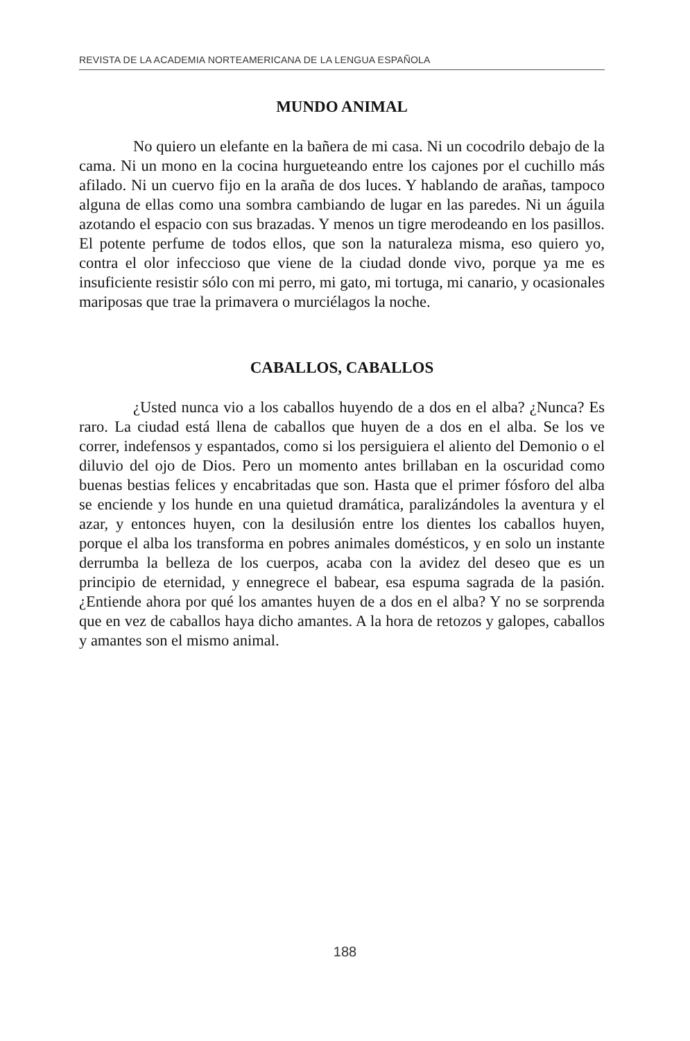REVISTA DE LA ACADEMIA NORTEAMERICANA DE LA LENGUA ESPAÑOLA
MUNDO ANIMAL
No quiero un elefante en la bañera de mi casa. Ni un cocodrilo debajo de la cama. Ni un mono en la cocina hurgueteando entre los cajones por el cuchillo más afilado. Ni un cuervo fijo en la araña de dos luces. Y hablando de arañas, tampoco alguna de ellas como una sombra cambiando de lugar en las paredes. Ni un águila azotando el espacio con sus brazadas. Y menos un tigre merodeando en los pasillos. El potente perfume de todos ellos, que son la naturaleza misma, eso quiero yo, contra el olor infeccioso que viene de la ciudad donde vivo, porque ya me es insuficiente resistir sólo con mi perro, mi gato, mi tortuga, mi canario, y ocasionales mariposas que trae la primavera o murciélagos la noche.
CABALLOS, CABALLOS
¿Usted nunca vio a los caballos huyendo de a dos en el alba? ¿Nunca? Es raro. La ciudad está llena de caballos que huyen de a dos en el alba. Se los ve correr, indefensos y espantados, como si los persiguiera el aliento del Demonio o el diluvio del ojo de Dios. Pero un momento antes brillaban en la oscuridad como buenas bestias felices y encabritadas que son. Hasta que el primer fósforo del alba se enciende y los hunde en una quietud dramática, paralizándoles la aventura y el azar, y entonces huyen, con la desilusión entre los dientes los caballos huyen, porque el alba los transforma en pobres animales domésticos, y en solo un instante derrumba la belleza de los cuerpos, acaba con la avidez del deseo que es un principio de eternidad, y ennegrece el babear, esa espuma sagrada de la pasión. ¿Entiende ahora por qué los amantes huyen de a dos en el alba? Y no se sorprenda que en vez de caballos haya dicho amantes. A la hora de retozos y galopes, caballos y amantes son el mismo animal.
188